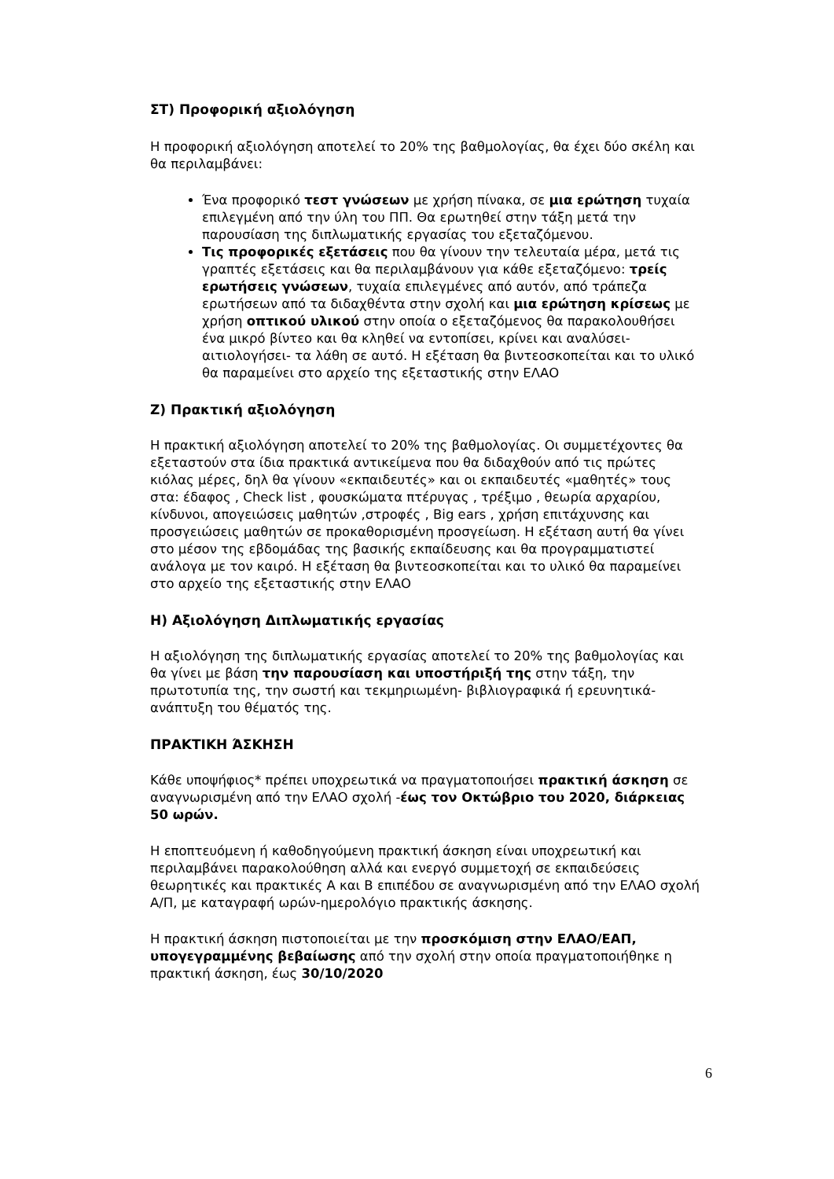ΣΤ) Προφορική αξιολόγηση
Η προφορική αξιολόγηση αποτελεί το 20% της βαθμολογίας, θα έχει δύο σκέλη και θα περιλαμβάνει:
Ένα προφορικό τεστ γνώσεων με χρήση πίνακα, σε μια ερώτηση τυχαία επιλεγμένη από την ύλη του ΠΠ. Θα ερωτηθεί στην τάξη μετά την παρουσίαση της διπλωματικής εργασίας του εξεταζόμενου.
Τις προφορικές εξετάσεις που θα γίνουν την τελευταία μέρα, μετά τις γραπτές εξετάσεις και θα περιλαμβάνουν για κάθε εξεταζόμενο: τρείς ερωτήσεις γνώσεων, τυχαία επιλεγμένες από αυτόν, από τράπεζα ερωτήσεων από τα διδαχθέντα στην σχολή και μια ερώτηση κρίσεως με χρήση οπτικού υλικού στην οποία ο εξεταζόμενος θα παρακολουθήσει ένα μικρό βίντεο και θα κληθεί να εντοπίσει, κρίνει και αναλύσει- αιτιολογήσει- τα λάθη σε αυτό. Η εξέταση θα βιντεοσκοπείται και το υλικό θα παραμείνει στο αρχείο της εξεταστικής στην ΕΛΑΟ
Ζ) Πρακτική αξιολόγηση
Η πρακτική αξιολόγηση αποτελεί το 20% της βαθμολογίας. Οι συμμετέχοντες θα εξεταστούν στα ίδια πρακτικά αντικείμενα που θα διδαχθούν από τις πρώτες κιόλας μέρες, δηλ θα γίνουν «εκπαιδευτές» και οι εκπαιδευτές «μαθητές» τους στα: έδαφος , Check list , φουσκώματα πτέρυγας , τρέξιμο , θεωρία αρχαρίου, κίνδυνοι, απογειώσεις μαθητών ,στροφές , Big ears , χρήση επιτάχυνσης και προσγειώσεις μαθητών σε προκαθορισμένη προσγείωση. Η εξέταση αυτή θα γίνει στο μέσον της εβδομάδας της βασικής εκπαίδευσης και θα προγραμματιστεί ανάλογα με τον καιρό. Η εξέταση θα βιντεοσκοπείται και το υλικό θα παραμείνει στο αρχείο της εξεταστικής στην ΕΛΑΟ
Η) Αξιολόγηση Διπλωματικής εργασίας
Η αξιολόγηση της διπλωματικής εργασίας αποτελεί το 20% της βαθμολογίας και θα γίνει με βάση την παρουσίαση και υποστήριξή της στην τάξη, την πρωτοτυπία της, την σωστή και τεκμηριωμένη- βιβλιογραφικά ή ερευνητικά- ανάπτυξη του θέματός της.
ΠΡΑΚΤΙΚΗ ΆΣΚΗΣΗ
Κάθε υποψήφιος* πρέπει υποχρεωτικά να πραγματοποιήσει πρακτική άσκηση σε αναγνωρισμένη από την ΕΛΑΟ σχολή -έως τον Οκτώβριο του 2020, διάρκειας 50 ωρών.
Η εποπτευόμενη ή καθοδηγούμενη πρακτική άσκηση είναι υποχρεωτική και περιλαμβάνει παρακολούθηση αλλά και ενεργό συμμετοχή σε εκπαιδεύσεις θεωρητικές και πρακτικές Α και Β επιπέδου σε αναγνωρισμένη από την ΕΛΑΟ σχολή Α/Π, με καταγραφή ωρών-ημερολόγιο πρακτικής άσκησης.
Η πρακτική άσκηση πιστοποιείται με την προσκόμιση στην ΕΛΑΟ/ΕΑΠ, υπογεγραμμένης βεβαίωσης από την σχολή στην οποία πραγματοποιήθηκε η πρακτική άσκηση, έως 30/10/2020
6